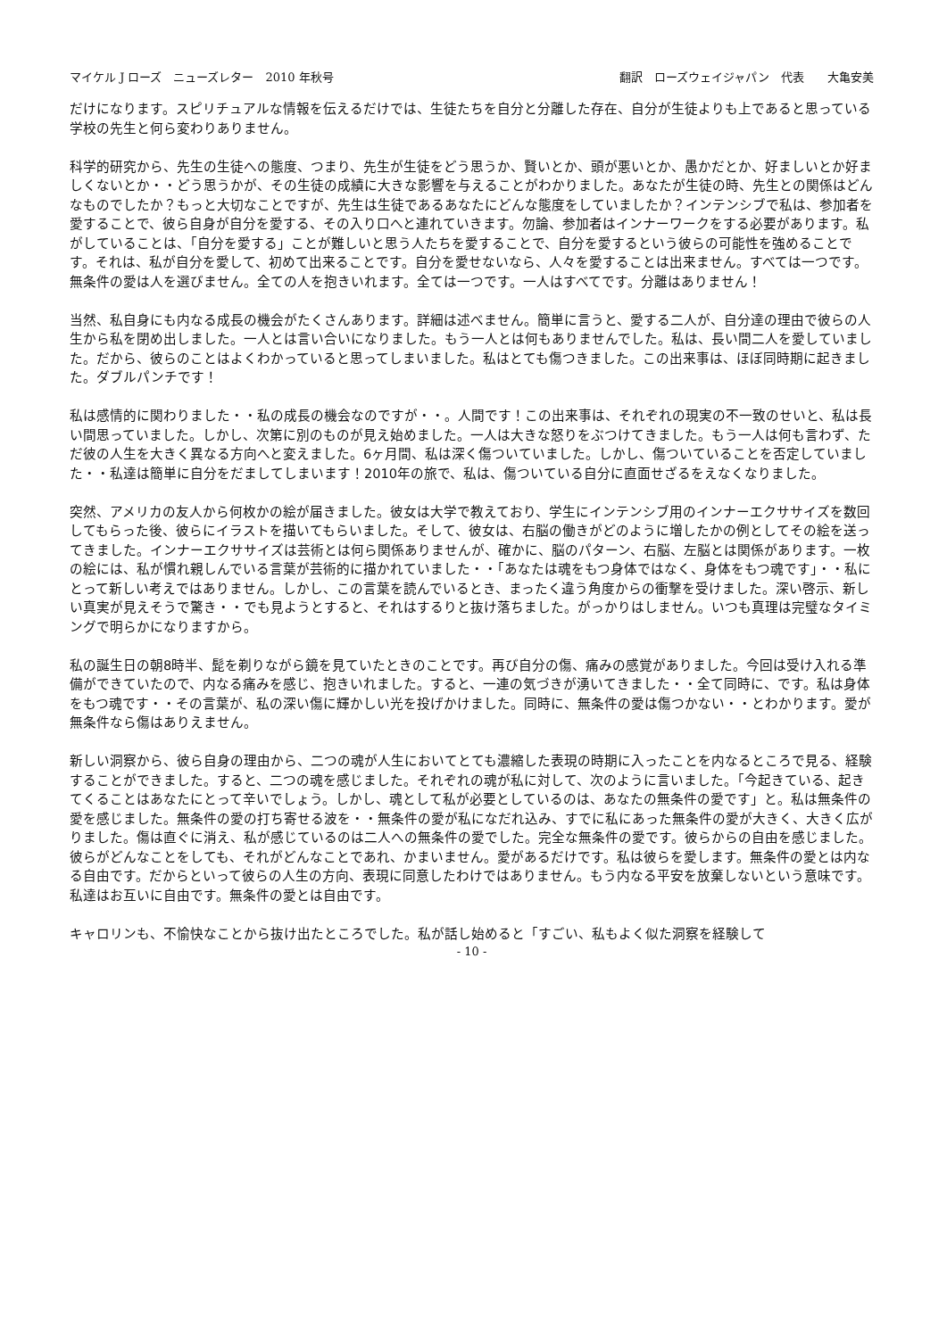マイケル J ローズ　ニューズレター　2010 年秋号 翻訳　ローズウェイジャパン　代表　　大亀安美
だけになります。スピリチュアルな情報を伝えるだけでは、生徒たちを自分と分離した存在、自分が生徒よりも上であると思っている学校の先生と何ら変わりありません。
科学的研究から、先生の生徒への態度、つまり、先生が生徒をどう思うか、賢いとか、頭が悪いとか、愚かだとか、好ましいとか好ましくないとか・・どう思うかが、その生徒の成績に大きな影響を与えることがわかりました。あなたが生徒の時、先生との関係はどんなものでしたか？もっと大切なことですが、先生は生徒であるあなたにどんな態度をしていましたか？インテンシブで私は、参加者を愛することで、彼ら自身が自分を愛する、その入り口へと連れていきます。勿論、参加者はインナーワークをする必要があります。私がしていることは、「自分を愛する」ことが難しいと思う人たちを愛することで、自分を愛するという彼らの可能性を強めることです。それは、私が自分を愛して、初めて出来ることです。自分を愛せないなら、人々を愛することは出来ません。すべては一つです。無条件の愛は人を選びません。全ての人を抱きいれます。全ては一つです。一人はすべてです。分離はありません！
当然、私自身にも内なる成長の機会がたくさんあります。詳細は述べません。簡単に言うと、愛する二人が、自分達の理由で彼らの人生から私を閉め出しました。一人とは言い合いになりました。もう一人とは何もありませんでした。私は、長い間二人を愛していました。だから、彼らのことはよくわかっていると思ってしまいました。私はとても傷つきました。この出来事は、ほぼ同時期に起きました。ダブルパンチです！
私は感情的に関わりました・・私の成長の機会なのですが・・。人間です！この出来事は、それぞれの現実の不一致のせいと、私は長い間思っていました。しかし、次第に別のものが見え始めました。一人は大きな怒りをぶつけてきました。もう一人は何も言わず、ただ彼の人生を大きく異なる方向へと変えました。6ヶ月間、私は深く傷ついていました。しかし、傷ついていることを否定していました・・私達は簡単に自分をだましてしまいます！2010年の旅で、私は、傷ついている自分に直面せざるをえなくなりました。
突然、アメリカの友人から何枚かの絵が届きました。彼女は大学で教えており、学生にインテンシブ用のインナーエクササイズを数回してもらった後、彼らにイラストを描いてもらいました。そして、彼女は、右脳の働きがどのように増したかの例としてその絵を送ってきました。インナーエクササイズは芸術とは何ら関係ありませんが、確かに、脳のパターン、右脳、左脳とは関係があります。一枚の絵には、私が慣れ親しんでいる言葉が芸術的に描かれていました・・「あなたは魂をもつ身体ではなく、身体をもつ魂です」・・私にとって新しい考えではありません。しかし、この言葉を読んでいるとき、まったく違う角度からの衝撃を受けました。深い啓示、新しい真実が見えそうで驚き・・でも見ようとすると、それはするりと抜け落ちました。がっかりはしません。いつも真理は完璧なタイミングで明らかになりますから。
私の誕生日の朝8時半、髭を剃りながら鏡を見ていたときのことです。再び自分の傷、痛みの感覚がありました。今回は受け入れる準備ができていたので、内なる痛みを感じ、抱きいれました。すると、一連の気づきが湧いてきました・・全て同時に、です。私は身体をもつ魂です・・その言葉が、私の深い傷に輝かしい光を投げかけました。同時に、無条件の愛は傷つかない・・とわかります。愛が無条件なら傷はありえません。
新しい洞察から、彼ら自身の理由から、二つの魂が人生においてとても濃縮した表現の時期に入ったことを内なるところで見る、経験することができました。すると、二つの魂を感じました。それぞれの魂が私に対して、次のように言いました。「今起きている、起きてくることはあなたにとって辛いでしょう。しかし、魂として私が必要としているのは、あなたの無条件の愛です」と。私は無条件の愛を感じました。無条件の愛の打ち寄せる波を・・無条件の愛が私になだれ込み、すでに私にあった無条件の愛が大きく、大きく広がりました。傷は直ぐに消え、私が感じているのは二人への無条件の愛でした。完全な無条件の愛です。彼らからの自由を感じました。彼らがどんなことをしても、それがどんなことであれ、かまいません。愛があるだけです。私は彼らを愛します。無条件の愛とは内なる自由です。だからといって彼らの人生の方向、表現に同意したわけではありません。もう内なる平安を放棄しないという意味です。私達はお互いに自由です。無条件の愛とは自由です。
キャロリンも、不愉快なことから抜け出たところでした。私が話し始めると「すごい、私もよく似た洞察を経験して
- 10 -